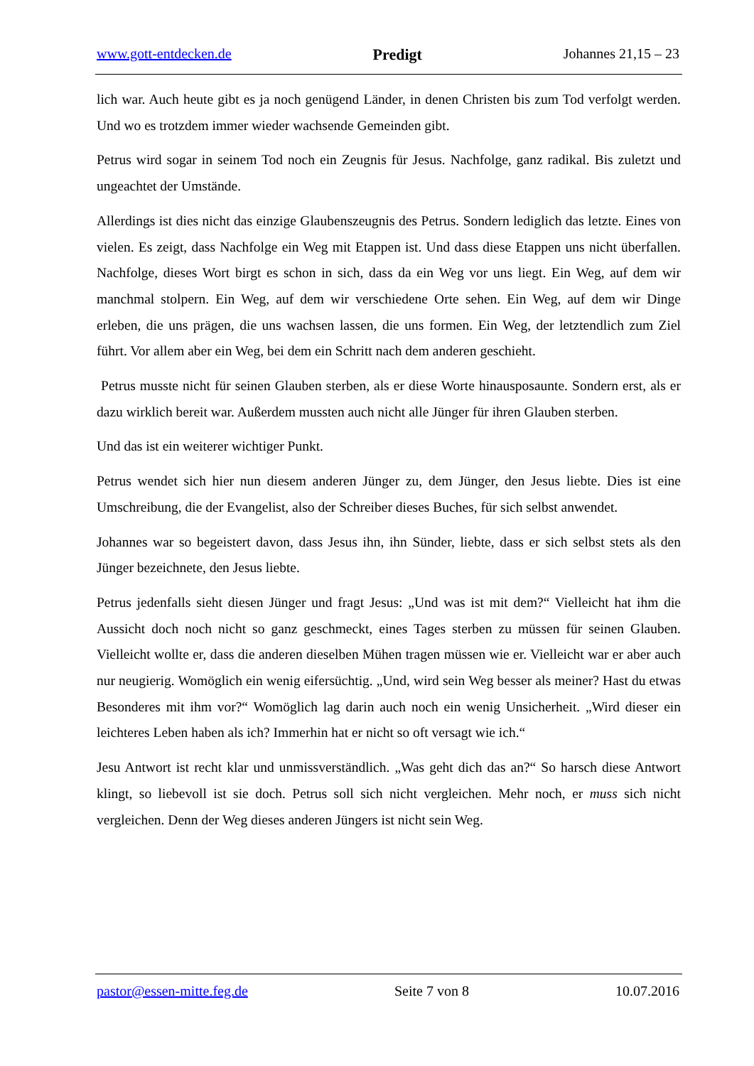www.gott-entdecken.de Predigt Johannes 21,15 – 23
lich war. Auch heute gibt es ja noch genügend Länder, in denen Christen bis zum Tod verfolgt werden. Und wo es trotzdem immer wieder wachsende Gemeinden gibt.
Petrus wird sogar in seinem Tod noch ein Zeugnis für Jesus. Nachfolge, ganz radikal. Bis zuletzt und ungeachtet der Umstände.
Allerdings ist dies nicht das einzige Glaubenszeugnis des Petrus. Sondern lediglich das letzte. Eines von vielen. Es zeigt, dass Nachfolge ein Weg mit Etappen ist. Und dass diese Etappen uns nicht überfallen. Nachfolge, dieses Wort birgt es schon in sich, dass da ein Weg vor uns liegt. Ein Weg, auf dem wir manchmal stolpern. Ein Weg, auf dem wir verschiedene Orte sehen. Ein Weg, auf dem wir Dinge erleben, die uns prägen, die uns wachsen lassen, die uns formen. Ein Weg, der letztendlich zum Ziel führt. Vor allem aber ein Weg, bei dem ein Schritt nach dem anderen geschieht.
Petrus musste nicht für seinen Glauben sterben, als er diese Worte hinausposaunte. Sondern erst, als er dazu wirklich bereit war. Außerdem mussten auch nicht alle Jünger für ihren Glauben sterben.
Und das ist ein weiterer wichtiger Punkt.
Petrus wendet sich hier nun diesem anderen Jünger zu, dem Jünger, den Jesus liebte. Dies ist eine Umschreibung, die der Evangelist, also der Schreiber dieses Buches, für sich selbst anwendet.
Johannes war so begeistert davon, dass Jesus ihn, ihn Sünder, liebte, dass er sich selbst stets als den Jünger bezeichnete, den Jesus liebte.
Petrus jedenfalls sieht diesen Jünger und fragt Jesus: „Und was ist mit dem?“ Vielleicht hat ihm die Aussicht doch noch nicht so ganz geschmeckt, eines Tages sterben zu müssen für seinen Glauben. Vielleicht wollte er, dass die anderen dieselben Mühen tragen müssen wie er. Vielleicht war er aber auch nur neugierig. Womöglich ein wenig eifersüchtig. „Und, wird sein Weg besser als meiner? Hast du etwas Besonderes mit ihm vor?“ Womöglich lag darin auch noch ein wenig Unsicherheit. „Wird dieser ein leichteres Leben haben als ich? Immerhin hat er nicht so oft versagt wie ich.“
Jesu Antwort ist recht klar und unmissverständlich. „Was geht dich das an?“ So harsch diese Antwort klingt, so liebevoll ist sie doch. Petrus soll sich nicht vergleichen. Mehr noch, er muss sich nicht vergleichen. Denn der Weg dieses anderen Jüngers ist nicht sein Weg.
pastor@essen-mitte.feg.de Seite 7 von 8 10.07.2016